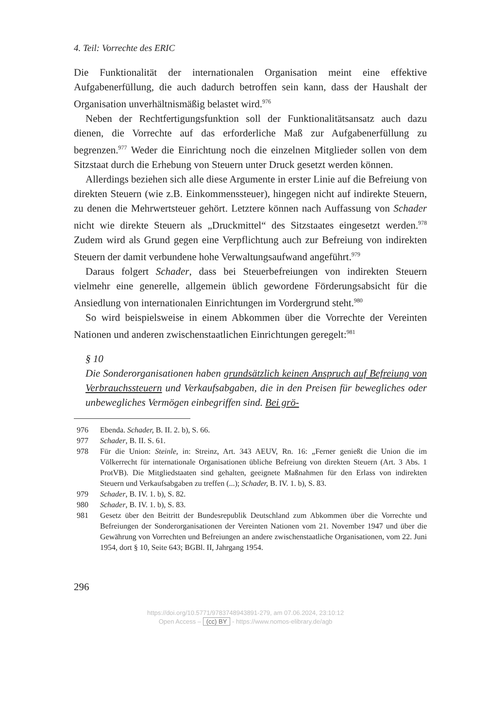4. Teil: Vorrechte des ERIC
Die Funktionalität der internationalen Organisation meint eine effektive Aufgabenerfüllung, die auch dadurch betroffen sein kann, dass der Haushalt der Organisation unverhältnismäßig belastet wird.<sup>976</sup>
Neben der Rechtfertigungsfunktion soll der Funktionalitätsansatz auch dazu dienen, die Vorrechte auf das erforderliche Maß zur Aufgabenerfüllung zu begrenzen.<sup>977</sup> Weder die Einrichtung noch die einzelnen Mitglieder sollen von dem Sitzstaat durch die Erhebung von Steuern unter Druck gesetzt werden können.
Allerdings beziehen sich alle diese Argumente in erster Linie auf die Befreiung von direkten Steuern (wie z.B. Einkommenssteuer), hingegen nicht auf indirekte Steuern, zu denen die Mehrwertsteuer gehört. Letztere können nach Auffassung von Schader nicht wie direkte Steuern als „Druckmittel“ des Sitzstaates eingesetzt werden.<sup>978</sup> Zudem wird als Grund gegen eine Verpflichtung auch zur Befreiung von indirekten Steuern der damit verbundene hohe Verwaltungsaufwand angeführt.<sup>979</sup>
Daraus folgert Schader, dass bei Steuerbefreiungen von indirekten Steuern vielmehr eine generelle, allgemein üblich gewordene Förderungsabsicht für die Ansiedlung von internationalen Einrichtungen im Vordergrund steht.<sup>980</sup>
So wird beispielsweise in einem Abkommen über die Vorrechte der Vereinten Nationen und anderen zwischenstaatlichen Einrichtungen geregelt:<sup>981</sup>
§ 10
Die Sonderorganisationen haben grundsätzlich keinen Anspruch auf Befreiung von Verbrauchssteuern und Verkaufsabgaben, die in den Preisen für bewegliches oder unbewegliches Vermögen einbegriffen sind. Bei grö-
976 Ebenda. Schader, B. II. 2. b), S. 66.
977 Schader, B. II. S. 61.
978 Für die Union: Steinle, in: Streinz, Art. 343 AEUV, Rn. 16: „Ferner genießt die Union die im Völkerrecht für internationale Organisationen übliche Befreiung von direkten Steuern (Art. 3 Abs. 1 ProtVB). Die Mitgliedstaaten sind gehalten, geeignete Maßnahmen für den Erlass von indirekten Steuern und Verkaufsabgaben zu treffen (...); Schader, B. IV. 1. b), S. 83.
979 Schader, B. IV. 1. b), S. 82.
980 Schader, B. IV. 1. b), S. 83.
981 Gesetz über den Beitritt der Bundesrepublik Deutschland zum Abkommen über die Vorrechte und Befreiungen der Sonderorganisationen der Vereinten Nationen vom 21. November 1947 und über die Gewährung von Vorrechten und Befreiungen an andere zwischenstaatliche Organisationen, vom 22. Juni 1954, dort § 10, Seite 643; BGBl. II, Jahrgang 1954.
296
https://doi.org/10.5771/9783748943891-279, am 07.06.2024, 23:10:12
Open Access – (cc) BY - https://www.nomos-elibrary.de/agb